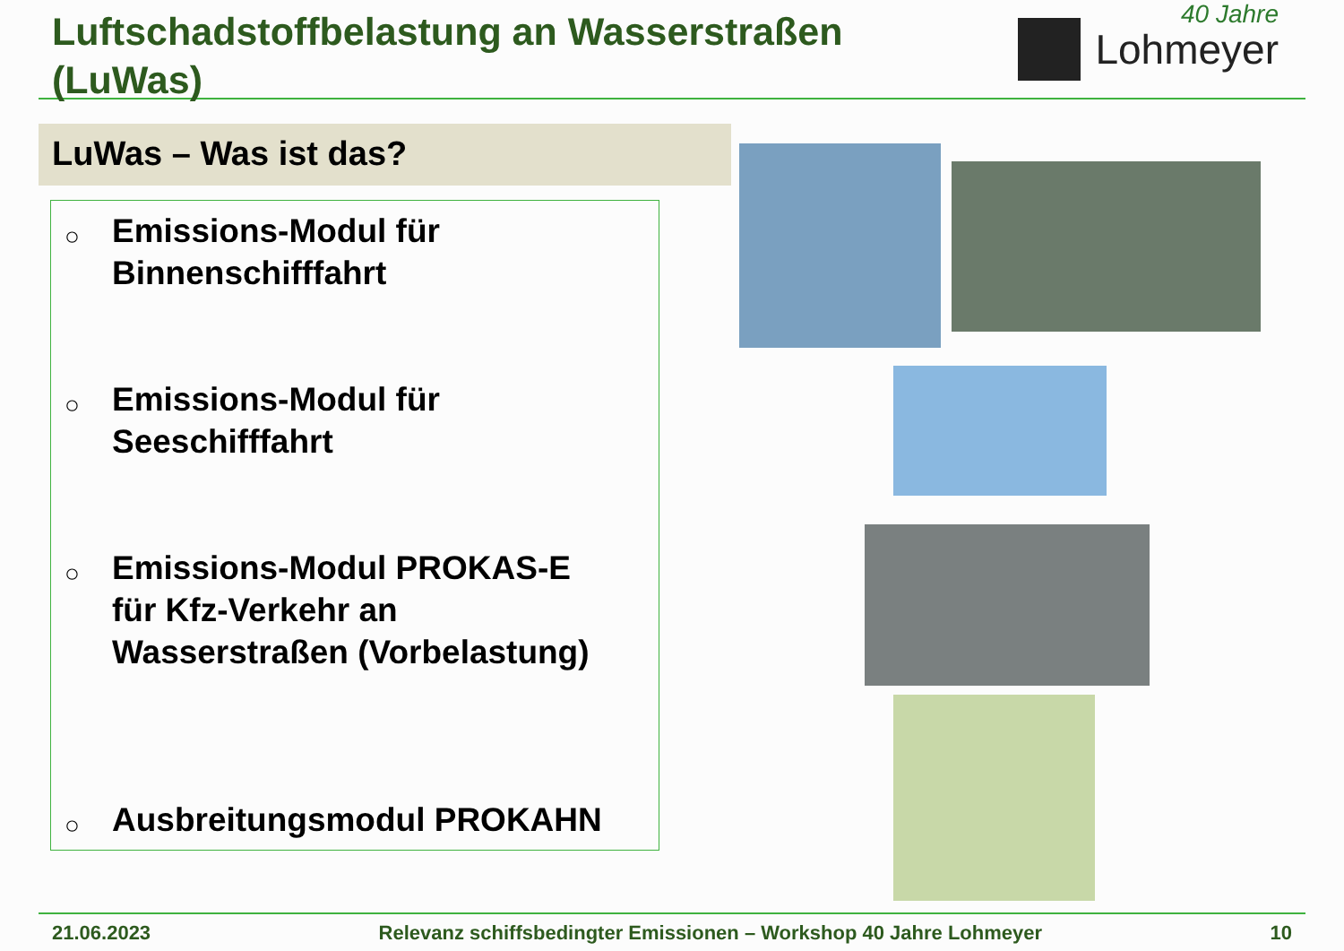Luftschadstoffbelastung an Wasserstraßen
(LuWas)
40 Jahre
Lohmeyer
LuWas – Was ist das?
○ Emissions-Modul für
Binnenschifffahrt
○ Emissions-Modul für
Seeschifffahrt
○ Emissions-Modul PROKAS-E
für Kfz-Verkehr an
Wasserstraßen (Vorbelastung)
○ Ausbreitungsmodul PROKAHN
21.06.2023 Relevanz schiffsbedingter Emissionen – Workshop 40 Jahre Lohmeyer 10